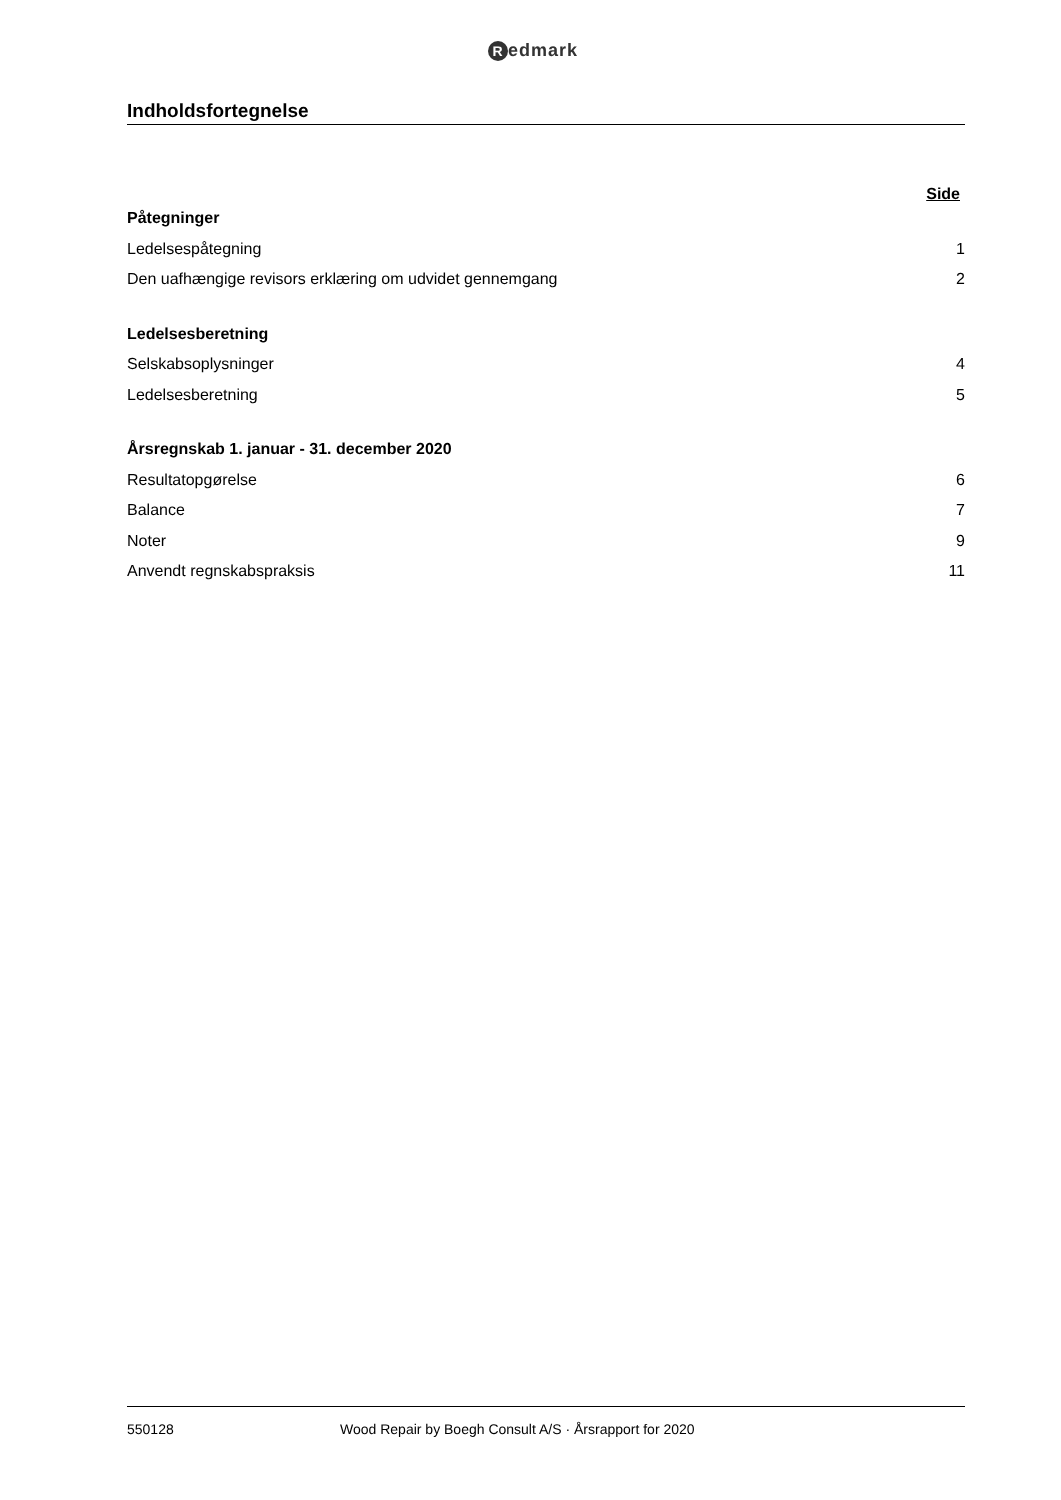Redmark
Indholdsfortegnelse
Side
Påtegninger
Ledelsespåtegning 1
Den uafhængige revisors erklæring om udvidet gennemgang 2
Ledelsesberetning
Selskabsoplysninger 4
Ledelsesberetning 5
Årsregnskab 1. januar - 31. december 2020
Resultatopgørelse 6
Balance 7
Noter 9
Anvendt regnskabspraksis 11
550128 Wood Repair by Boegh Consult A/S · Årsrapport for 2020